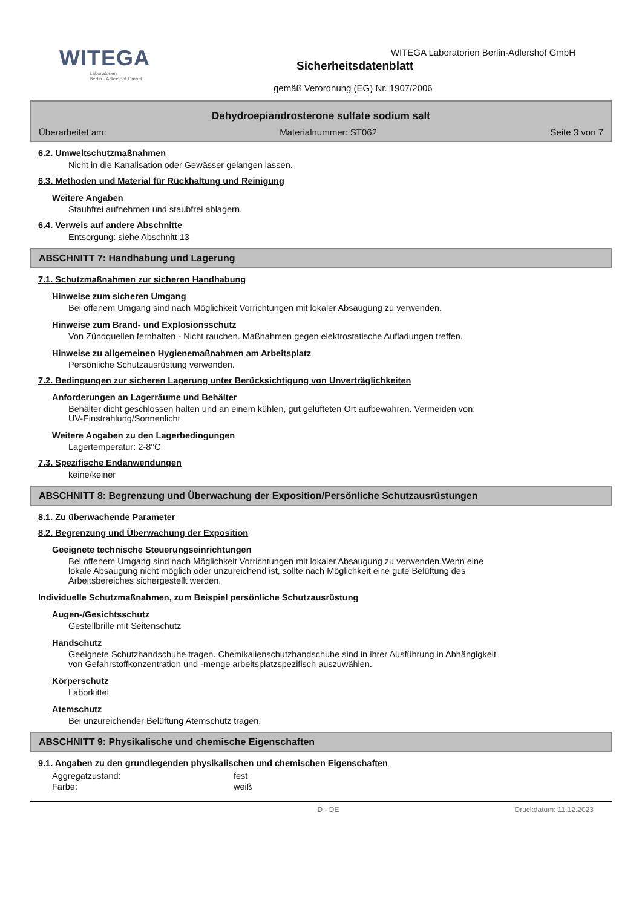WITEGA
Laboratorien
Berlin - Adlershof GmbH
WITEGA Laboratorien Berlin-Adlershof GmbH
Sicherheitsdatenblatt
gemäß Verordnung (EG) Nr. 1907/2006
Dehydroepiandrosterone sulfate sodium salt
Überarbeitet am: Materialnummer: ST062 Seite 3 von 7
6.2. Umweltschutzmaßnahmen
Nicht in die Kanalisation oder Gewässer gelangen lassen.
6.3. Methoden und Material für Rückhaltung und Reinigung
Weitere Angaben
Staubfrei aufnehmen und staubfrei ablagern.
6.4. Verweis auf andere Abschnitte
Entsorgung: siehe Abschnitt 13
ABSCHNITT 7: Handhabung und Lagerung
7.1. Schutzmaßnahmen zur sicheren Handhabung
Hinweise zum sicheren Umgang
Bei offenem Umgang sind nach Möglichkeit Vorrichtungen mit lokaler Absaugung zu verwenden.
Hinweise zum Brand- und Explosionsschutz
Von Zündquellen fernhalten - Nicht rauchen. Maßnahmen gegen elektrostatische Aufladungen treffen.
Hinweise zu allgemeinen Hygienemaßnahmen am Arbeitsplatz
Persönliche Schutzausrüstung verwenden.
7.2. Bedingungen zur sicheren Lagerung unter Berücksichtigung von Unverträglichkeiten
Anforderungen an Lagerräume und Behälter
Behälter dicht geschlossen halten und an einem kühlen, gut gelüfteten Ort aufbewahren. Vermeiden von:
UV-Einstrahlung/Sonnenlicht
Weitere Angaben zu den Lagerbedingungen
Lagertemperatur: 2-8°C
7.3. Spezifische Endanwendungen
keine/keiner
ABSCHNITT 8: Begrenzung und Überwachung der Exposition/Persönliche Schutzausrüstungen
8.1. Zu überwachende Parameter
8.2. Begrenzung und Überwachung der Exposition
Geeignete technische Steuerungseinrichtungen
Bei offenem Umgang sind nach Möglichkeit Vorrichtungen mit lokaler Absaugung zu verwenden.Wenn eine
lokale Absaugung nicht möglich oder unzureichend ist, sollte nach Möglichkeit eine gute Belüftung des
Arbeitsbereiches sichergestellt werden.
Individuelle Schutzmaßnahmen, zum Beispiel persönliche Schutzausrüstung
Augen-/Gesichtsschutz
Gestellbrille mit Seitenschutz
Handschutz
Geeignete Schutzhandschuhe tragen. Chemikalienschutzhandschuhe sind in ihrer Ausführung in Abhängigkeit
von Gefahrstoffkonzentration und -menge arbeitsplatzspezifisch auszuwählen.
Körperschutz
Laborkittel
Atemschutz
Bei unzureichender Belüftung Atemschutz tragen.
ABSCHNITT 9: Physikalische und chemische Eigenschaften
9.1. Angaben zu den grundlegenden physikalischen und chemischen Eigenschaften
| Aggregatzustand: | fest |
| Farbe: | weiß |
D - DE Druckdatum: 11.12.2023